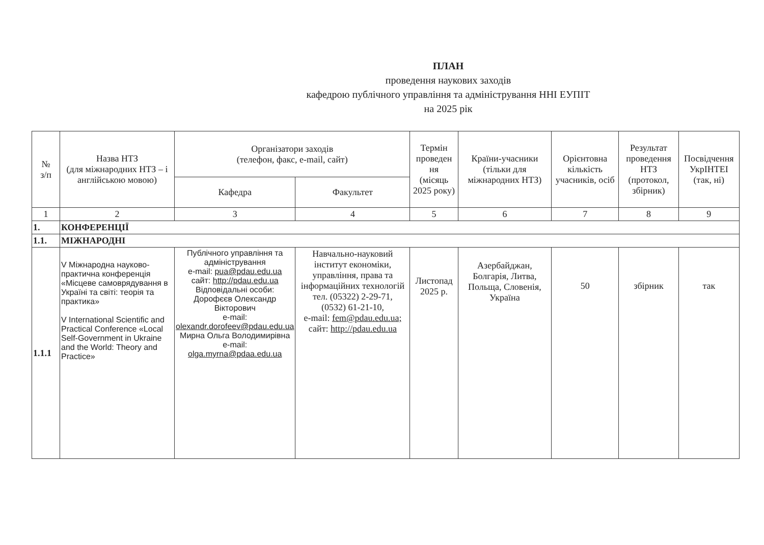ПЛАН
проведення наукових заходів
кафедрою публічного управління та адміністрування ННІ ЕУПІТ
на 2025 рік
| № з/п | Назва НТЗ (для міжнародних НТЗ – і англійською мовою) | Організатори заходів (телефон, факс, e-mail, сайт) | | Термін проведен ня (місяць 2025 року) | Країни-учасники (тільки для міжнародних НТЗ) | Орієнтовна кількість учасників, осіб | Результат проведення НТЗ (протокол, збірник) | Посвідчення УкрІНТЕІ (так, ні) |
| --- | --- | --- | --- | --- | --- | --- | --- | --- |
| | | Кафедра | Факультет | | | | | |
| 1 | 2 | 3 | 4 | 5 | 6 | 7 | 8 | 9 |
| 1. | КОНФЕРЕНЦІЇ | | | | | | | |
| 1.1. | МІЖНАРОДНІ | | | | | | | |
| 1.1.1 | V Міжнародна науково-практична конференція «Місцеве самоврядування в Україні та світі: теорія та практика» V International Scientific and Practical Conference «Local Self-Government in Ukraine and the World: Theory and Practice» | Публічного управління та адміністрування e-mail: pua@pdau.edu.ua сайт: http://pdau.edu.ua Відповідальні особи: Дорофєєв Олександр Вікторович e-mail: olexandr.dorofeev@pdau.edu.ua Мирна Ольга Володимирівна e-mail: olga.myrna@pdaa.edu.ua | Навчально-науковий інститут економіки, управління, права та інформаційних технологій тел. (05322) 2-29-71, (0532) 61-21-10, e-mail: fem@pdau.edu.ua; сайт: http://pdau.edu.ua | Листопад 2025 р. | Азербайджан, Болгарія, Литва, Польща, Словенія, Україна | 50 | збірник | так |